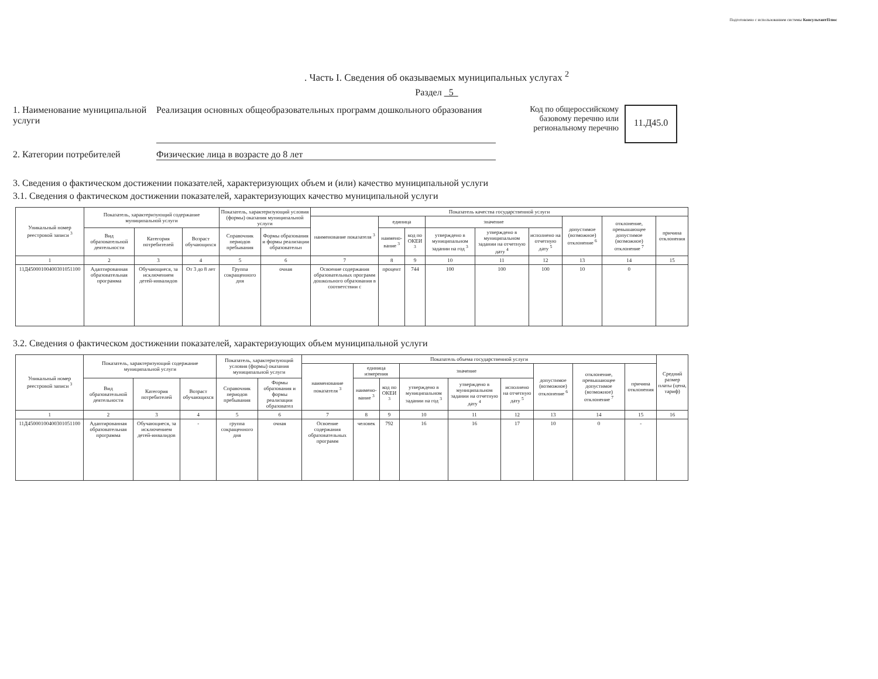Подготовлено с использованием системы КонсультантПлюс
. Часть I. Сведения об оказываемых муниципальных услугах <sup>2</sup>
Раздел 5
1. Наименование муниципальной услуги
Реализация основных общеобразовательных программ дошкольного образования
Код по общероссийскому базовому перечню или региональному перечню
11.Д45.0
2. Категории потребителей Физические лица в возрасте до 8 лет
3. Сведения о фактическом достижении показателей, характеризующих объем и (или) качество муниципальной услуги
3.1. Сведения о фактическом достижении показателей, характеризующих качество муниципальной услуги
| Уникальный номер реестровой записи <sup>3</sup> | Показатель, характеризующий содержание муниципальной услуги | | | Показатель, характеризующий условия (формы) оказания муниципальной услуги | | Показатель качества государственной услуги | | | | | | | | |
| --- | --- | --- | --- | --- | --- | --- | --- | --- | --- | --- | --- | --- | --- | --- |
| | | | | | | наименование показателя <sup>3</sup> | единица | | значение | | | допустимое (возможное) отклонение <sup>6</sup> | отклонение, превышающее допустимое (возможное) отклонение <sup>7</sup> | причина отклонения |
| | Вид образовательной деятельности | Категория потребителей | Возраст обучающихся | Справочник периодов пребывания | Формы образования и формы реализации образовательн | | наимено-вание <sup>3</sup> | код по ОКЕИ <sup>3</sup> | утверждено в муниципальном задании на год <sup>3</sup> | утверждено в муниципальном задании на отчетную дату <sup>4</sup> | исполнено на отчетную дату <sup>5</sup> | | | |
| 1 | 2 | 3 | 4 | 5 | 6 | 7 | 8 | 9 | 10 | 11 | 12 | 13 | 14 | 15 |
| 11Д45000100400301051100 | Адаптированная образовательная программа | Обучающиеся, за исключением детей-инвалидов | От 3 до 8 лет | Группа сокращенного дня | очная | Освоение содержания образовательных программ дошкольного образования в соответствии с | процент | 744 | 100 | 100 | 100 | 10 | 0 | |
3.2. Сведения о фактическом достижении показателей, характеризующих объем муниципальной услуги
| Уникальный номер реестровой записи <sup>3</sup> | Показатель, характеризующий содержание муниципальной услуги | | | Показатель, характеризующий условия (формы) оказания муниципальной услуги | | Показатель объема государственной услуги | | | | | | | | | Средний размер платы (цена, тариф) |
| --- | --- | --- | --- | --- | --- | --- | --- | --- | --- | --- | --- | --- | --- | --- | --- |
| | | | | | | наименование показателя <sup>3</sup> | единица измерения | | значение | | | допустимое (возможное) отклонение <sup>6</sup> | отклонение, превышающее допустимое (возможное) отклонение <sup>7</sup> | причина отклонения | |
| | Вид образовательной деятельности | Категория потребителей | Возраст обучающихся | Справочник периодов пребывания | Формы образования и формы реализации образовател | | наимено-вание <sup>3</sup> | код по ОКЕИ <sup>3</sup> | утверждено в муниципальном задании на год <sup>3</sup> | утверждено в муниципальном задании на отчетную дату <sup>4</sup> | исполнено на отчетную дату <sup>5</sup> | | | | |
| 1 | 2 | 3 | 4 | 5 | 6 | 7 | 8 | 9 | 10 | 11 | 12 | 13 | 14 | 15 | 16 |
| 11Д45000100400301051100 | Адаптированная образовательная программа | Обучающиеся, за исключением детей-инвалидов | - | группа сокращенного дня | очная | Освоение содержания образовательных программ | человек | 792 | 16 | 16 | 17 | 10 | 0 | - | |